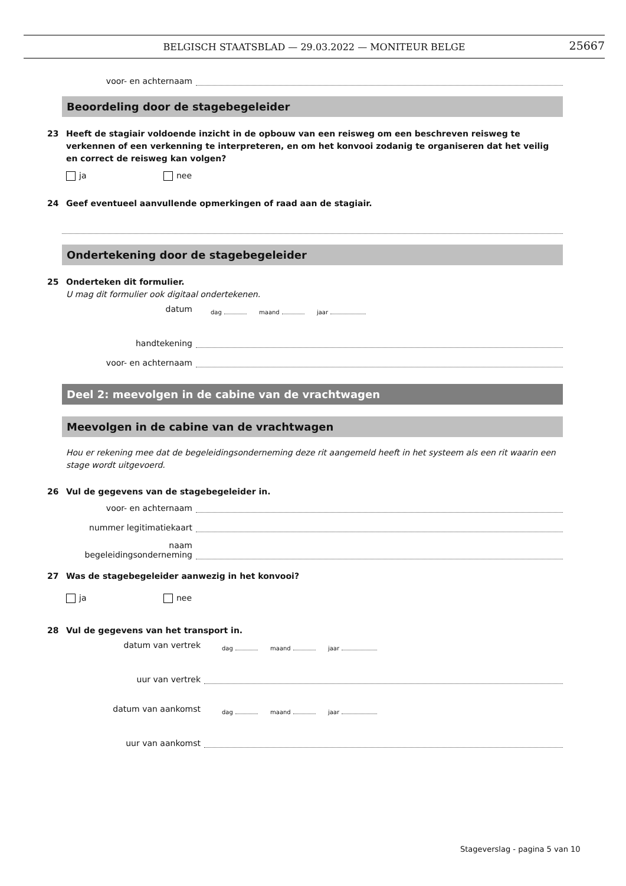BELGISCH STAATSBLAD — 29.03.2022 — MONITEUR BELGE
25667
voor- en achternaam
Beoordeling door de stagebegeleider
23 Heeft de stagiair voldoende inzicht in de opbouw van een reisweg om een beschreven reisweg te verkennen of een verkenning te interpreteren, en om het konvooi zodanig te organiseren dat het veilig en correct de reisweg kan volgen?
ja nee
24 Geef eventueel aanvullende opmerkingen of raad aan de stagiair.
Ondertekening door de stagebegeleider
25 Onderteken dit formulier.
U mag dit formulier ook digitaal ondertekenen.
datum
dag maand jaar
handtekening
voor- en achternaam
Deel 2: meevolgen in de cabine van de vrachtwagen
Meevolgen in de cabine van de vrachtwagen
Hou er rekening mee dat de begeleidingsonderneming deze rit aangemeld heeft in het systeem als een rit waarin een stage wordt uitgevoerd.
26 Vul de gegevens van de stagebegeleider in.
voor- en achternaam
nummer legitimatiekaart
naam
begeleidingsonderneming
27 Was de stagebegeleider aanwezig in het konvooi?
ja nee
28 Vul de gegevens van het transport in.
datum van vertrek
dag maand jaar
uur van vertrek
datum van aankomst
dag maand jaar
uur van aankomst
Stageverslag - pagina 5 van 10